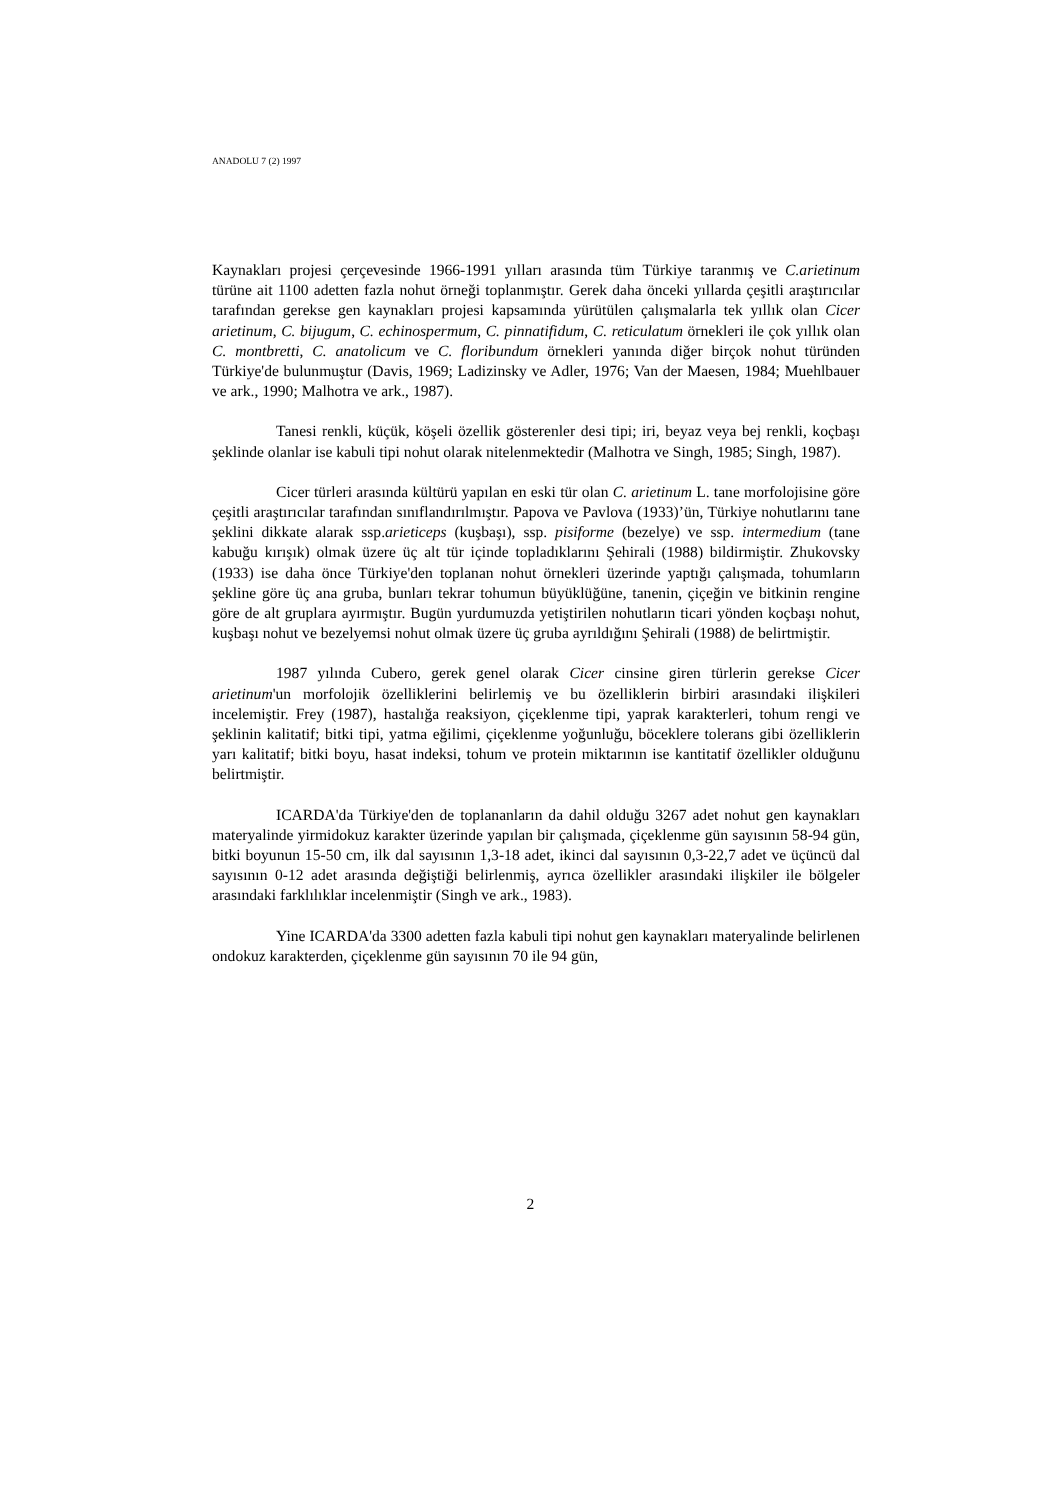ANADOLU 7 (2) 1997
Kaynakları projesi çerçevesinde 1966-1991 yılları arasında tüm Türkiye taranmış ve C.arietinum türüne ait 1100 adetten fazla nohut örneği toplanmıştır. Gerek daha önceki yıllarda çeşitli araştırıcılar tarafından gerekse gen kaynakları projesi kapsamında yürütülen çalışmalarla tek yıllık olan Cicer arietinum, C. bijugum, C. echinospermum, C. pinnatifidum, C. reticulatum örnekleri ile çok yıllık olan C. montbretti, C. anatolicum ve C. floribundum örnekleri yanında diğer birçok nohut türünden Türkiye'de bulunmuştur (Davis, 1969; Ladizinsky ve Adler, 1976; Van der Maesen, 1984; Muehlbauer ve ark., 1990; Malhotra ve ark., 1987).
Tanesi renkli, küçük, köşeli özellik gösterenler desi tipi; iri, beyaz veya bej renkli, koçbaşı şeklinde olanlar ise kabuli tipi nohut olarak nitelenmektedir (Malhotra ve Singh, 1985; Singh, 1987).
Cicer türleri arasında kültürü yapılan en eski tür olan C. arietinum L. tane morfolojisine göre çeşitli araştırıcılar tarafından sınıflandırılmıştır. Papova ve Pavlova (1933)’ün, Türkiye nohutlarını tane şeklini dikkate alarak ssp.arieticeps (kuşbaşı), ssp. pisiforme (bezelye) ve ssp. intermedium (tane kabuğu kırışık) olmak üzere üç alt tür içinde topladıklarını Şehirali (1988) bildirmiştir. Zhukovsky (1933) ise daha önce Türkiye'den toplanan nohut örnekleri üzerinde yaptığı çalışmada, tohumların şekline göre üç ana gruba, bunları tekrar tohumun büyüklüğüne, tanenin, çiçeğin ve bitkinin rengine göre de alt gruplara ayırmıştır. Bugün yurdumuzda yetiştirilen nohutların ticari yönden koçbaşı nohut, kuşbaşı nohut ve bezelyemsi nohut olmak üzere üç gruba ayrıldığını Şehirali (1988) de belirtmiştir.
1987 yılında Cubero, gerek genel olarak Cicer cinsine giren türlerin gerekse Cicer arietinum'un morfolojik özelliklerini belirlemiş ve bu özelliklerin birbiri arasındaki ilişkileri incelemiştir. Frey (1987), hastalığa reaksiyon, çiçeklenme tipi, yaprak karakterleri, tohum rengi ve şeklinin kalitatif; bitki tipi, yatma eğilimi, çiçeklenme yoğunluğu, böceklere tolerans gibi özelliklerin yarı kalitatif; bitki boyu, hasat indeksi, tohum ve protein miktarının ise kantitatif özellikler olduğunu belirtmiştir.
ICARDA'da Türkiye'den de toplananların da dahil olduğu 3267 adet nohut gen kaynakları materyalinde yirmidokuz karakter üzerinde yapılan bir çalışmada, çiçeklenme gün sayısının 58-94 gün, bitki boyunun 15-50 cm, ilk dal sayısının 1,3-18 adet, ikinci dal sayısının 0,3-22,7 adet ve üçüncü dal sayısının 0-12 adet arasında değiştiği belirlenmiş, ayrıca özellikler arasındaki ilişkiler ile bölgeler arasındaki farklılıklar incelenmiştir (Singh ve ark., 1983).
Yine ICARDA'da 3300 adetten fazla kabuli tipi nohut gen kaynakları materyalinde belirlenen ondokuz karakterden, çiçeklenme gün sayısının 70 ile 94 gün,
2